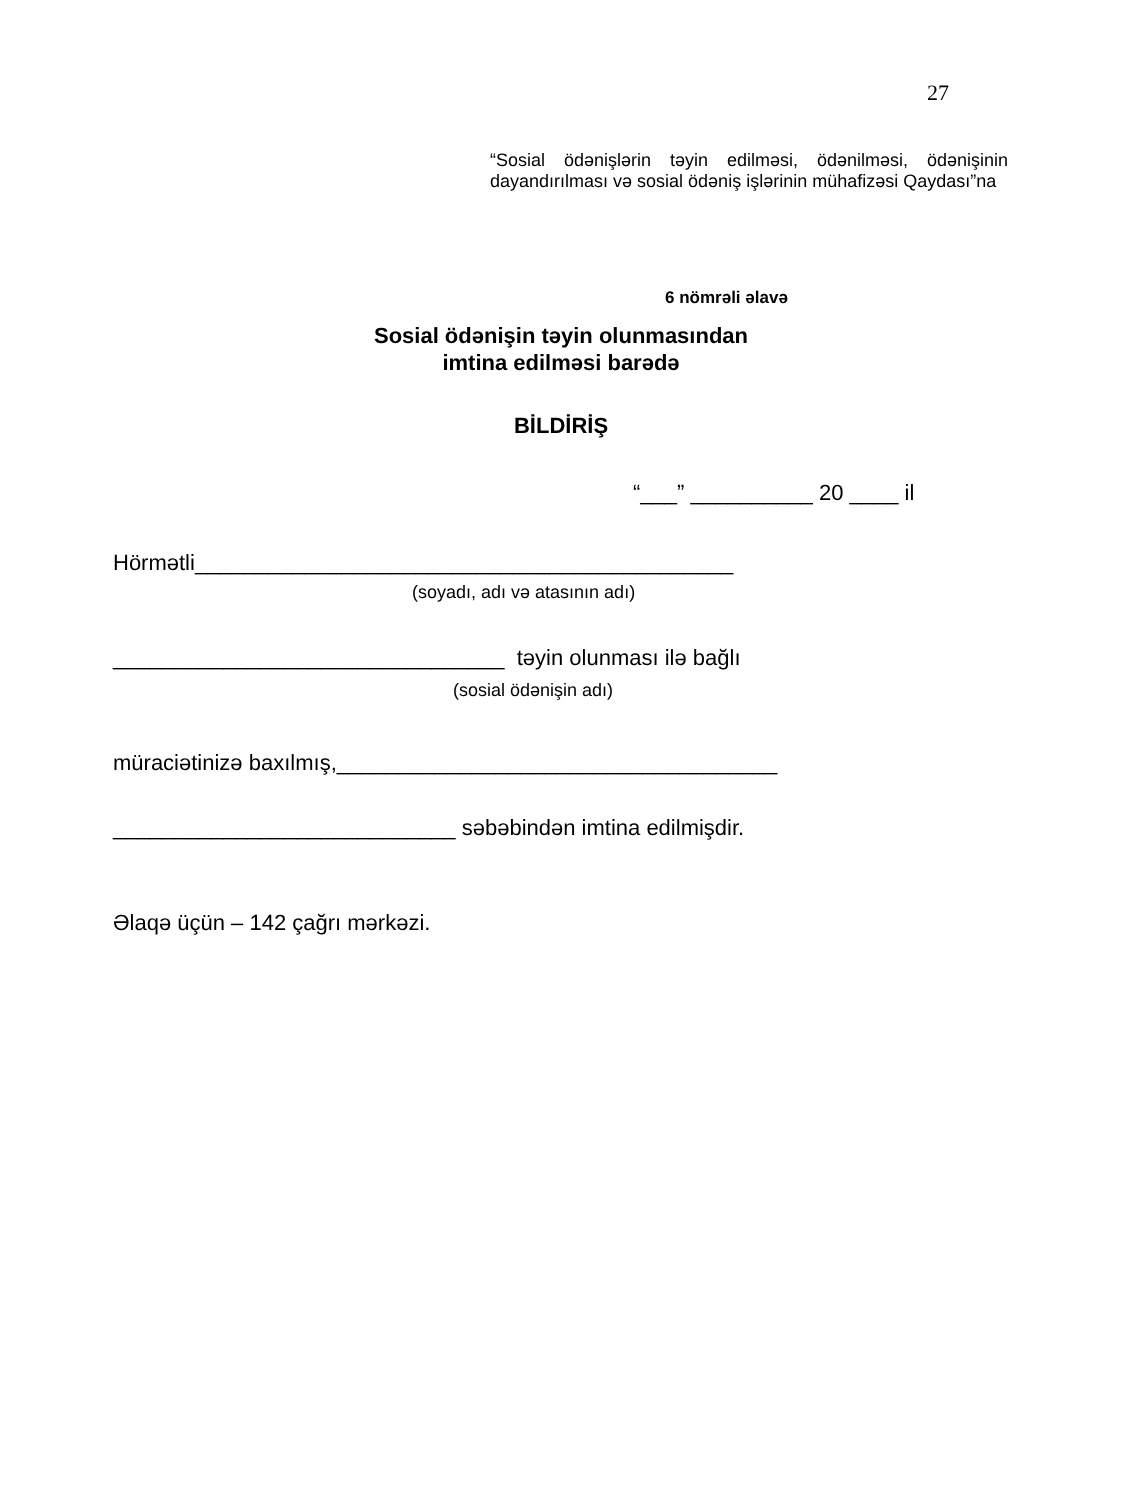27
“Sosial ödənişlərin təyin edilməsi, ödənilməsi, ödənişinin dayandırılması və sosial ödəniş işlərinin mühafizəsi Qaydası”na
6 nömrəli əlavə
Sosial ödənişin təyin olunmasından
imtina edilməsi barədə
BİLDİRİŞ
“___” __________ 20 ____ il
Hörmətli____________________________________________
(soyadı, adı və atasının adı)
________________________________ təyin olunması ilə bağlı
(sosial ödənişin adı)
müraciətinizə baxılmış,____________________________________
____________________________ səbəbindən imtina edilmişdir.
Əlaqə üçün – 142 çağrı mərkəzi.